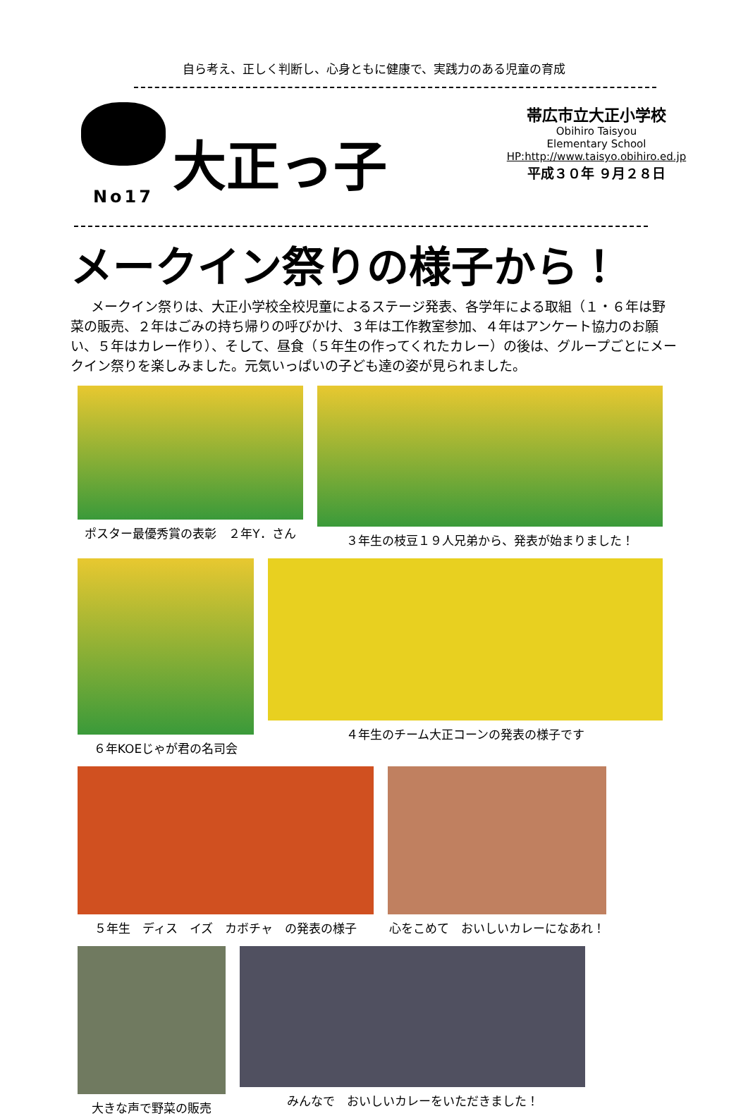自ら考え、正しく判断し、心身ともに健康で、実践力のある児童の育成
No17
大正っ子
帯広市立大正小学校
Obihiro Taisyou
Elementary School
HP:http://www.taisyo.obihiro.ed.jp
平成３０年 ９月２８日
メークイン祭りの様子から！
メークイン祭りは、大正小学校全校児童によるステージ発表、各学年による取組（１・６年は野菜の販売、２年はごみの持ち帰りの呼びかけ、３年は工作教室参加、４年はアンケート協力のお願い、５年はカレー作り）、そして、昼食（５年生の作ってくれたカレー）の後は、グループごとにメークイン祭りを楽しみました。元気いっぱいの子ども達の姿が見られました。
ポスター最優秀賞の表彰　２年Y．さん ３年生の枝豆１９人兄弟から、発表が始まりました！
６年KOEじゃが君の名司会 ４年生のチーム大正コーンの発表の様子です
５年生　ディス　イズ　カボチャ　の発表の様子 心をこめて　おいしいカレーになあれ！
大きな声で野菜の販売 みんなで　おいしいカレーをいただきました！